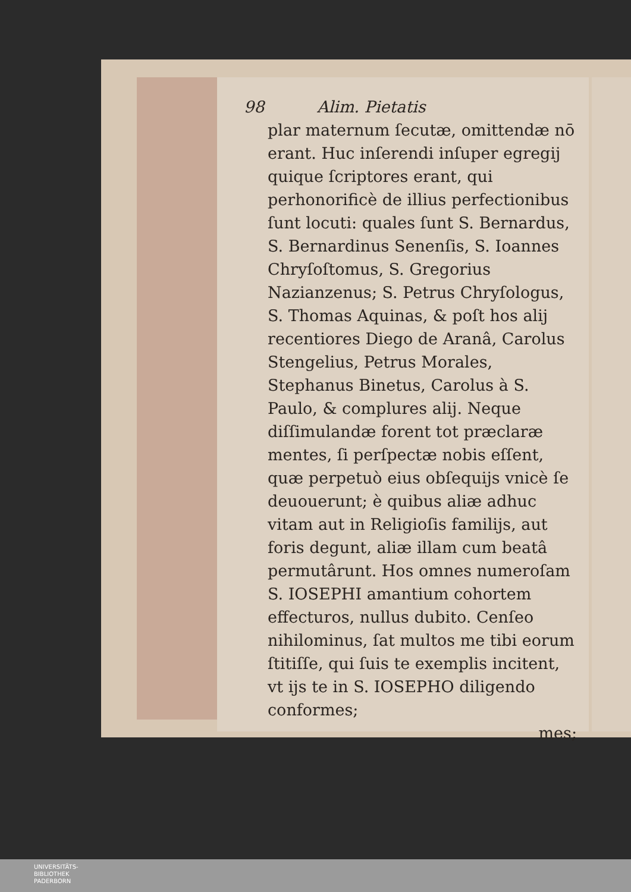98 Alim. Pietatis
plar maternum ſecutæ, omittendæ nō erant. Huc inſerendi inſuper egregij quique ſcriptores erant, qui perhonorificè de illius perfectionibus ſunt locuti: quales ſunt S. Bernardus, S. Bernardinus Senenſis, S. Ioannes Chryſoſtomus, S. Gregorius Nazianzenus; S. Petrus Chryſologus, S. Thomas Aquinas, & poſt hos alij recentiores Diego de Aranâ, Carolus Stengelius, Petrus Morales, Stephanus Binetus, Carolus à S. Paulo, & complures alij. Neque diſſimulandæ forent tot præclaræ mentes, ſi perſpectæ nobis eſſent, quæ perpetuò eius obſequijs vnicè ſe deuouerunt; è quibus aliæ adhuc vitam aut in Religioſis familijs, aut foris degunt, aliæ illam cum beatâ permutârunt. Hos omnes numeroſam S. IOSEPHI amantium cohortem effecturos, nullus dubito. Cenſeo nihilominus, ſat multos me tibi eorum ſtitiſſe, qui ſuis te exemplis incitent, vt ijs te in S. IOSEPHO diligendo conformes;
mes;
UNIVERSITÄTS-
BIBLIOTHEK
PADERBORN